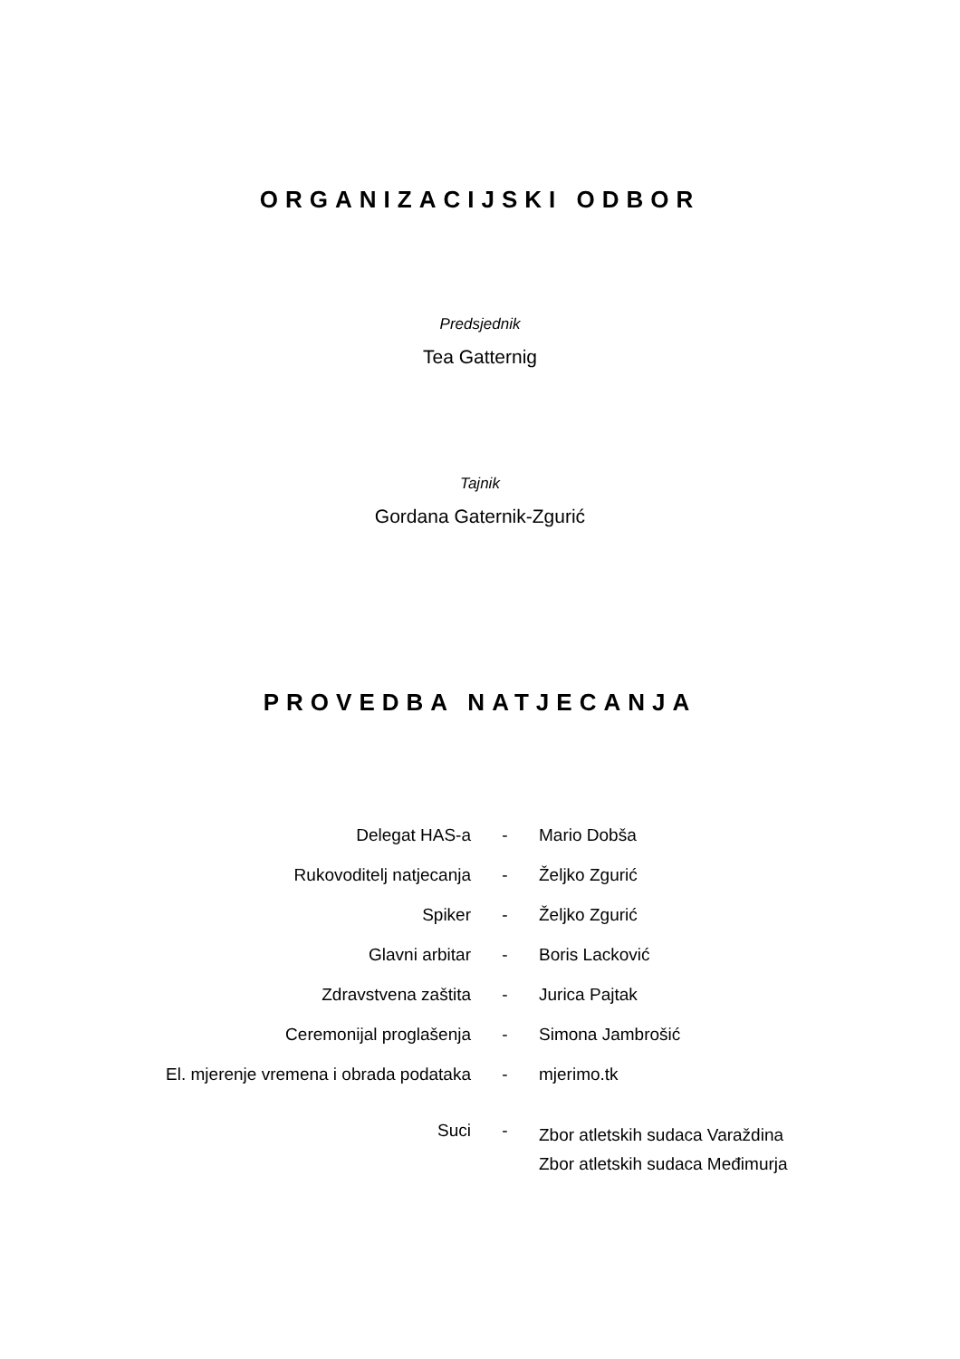ORGANIZACIJSKI ODBOR
Predsjednik
Tea Gatternig
Tajnik
Gordana Gaternik-Zgurić
PROVEDBA NATJECANJA
| Delegat HAS-a | - | Mario Dobša |
| Rukovoditelj natjecanja | - | Željko Zgurić |
| Spiker | - | Željko Zgurić |
| Glavni arbitar | - | Boris Lacković |
| Zdravstvena zaštita | - | Jurica Pajtak |
| Ceremonijal proglašenja | - | Simona Jambrošić |
| El. mjerenje vremena i obrada podataka | - | mjerimo.tk |
| Suci | - | Zbor atletskih sudaca Varaždina Zbor atletskih sudaca Međimurja |